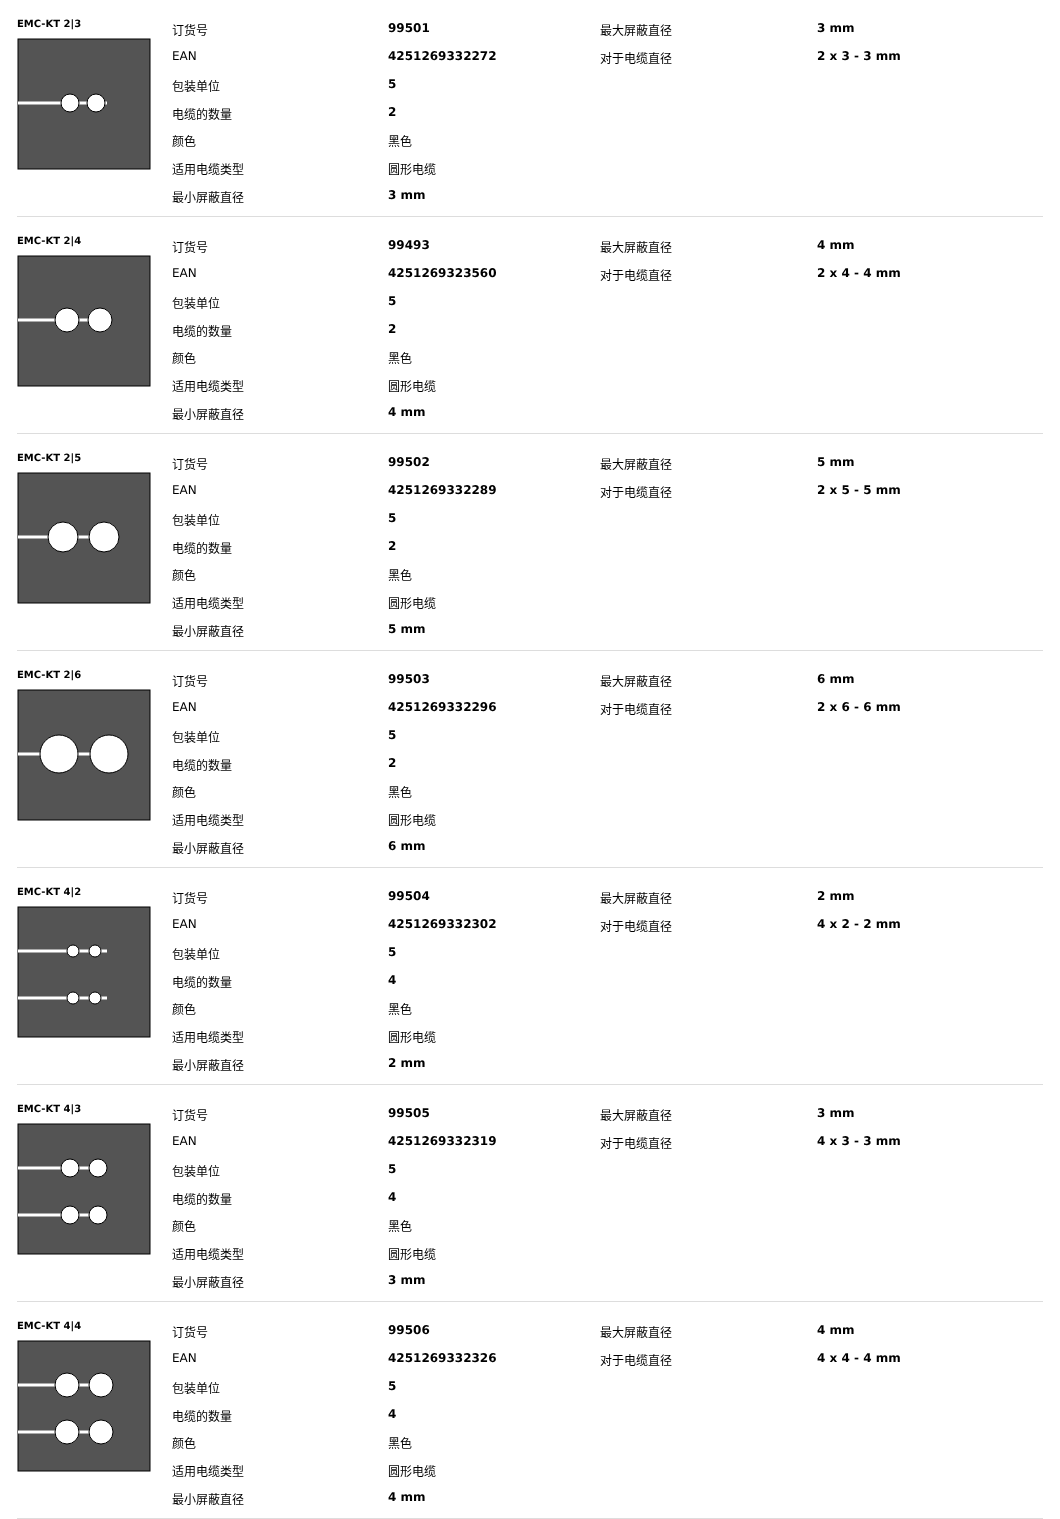EMC-KT 2|3
| 订货号 | 99501 | 最大屏蔽直径 | 3 mm |
| EAN | 4251269332272 | 对于电缆直径 | 2 x 3 - 3 mm |
| 包装单位 | 5 | | |
| 电缆的数量 | 2 | | |
| 颜色 | 黑色 | | |
| 适用电缆类型 | 圆形电缆 | | |
| 最小屏蔽直径 | 3 mm | | |
EMC-KT 2|4
| 订货号 | 99493 | 最大屏蔽直径 | 4 mm |
| EAN | 4251269323560 | 对于电缆直径 | 2 x 4 - 4 mm |
| 包装单位 | 5 | | |
| 电缆的数量 | 2 | | |
| 颜色 | 黑色 | | |
| 适用电缆类型 | 圆形电缆 | | |
| 最小屏蔽直径 | 4 mm | | |
EMC-KT 2|5
| 订货号 | 99502 | 最大屏蔽直径 | 5 mm |
| EAN | 4251269332289 | 对于电缆直径 | 2 x 5 - 5 mm |
| 包装单位 | 5 | | |
| 电缆的数量 | 2 | | |
| 颜色 | 黑色 | | |
| 适用电缆类型 | 圆形电缆 | | |
| 最小屏蔽直径 | 5 mm | | |
EMC-KT 2|6
| 订货号 | 99503 | 最大屏蔽直径 | 6 mm |
| EAN | 4251269332296 | 对于电缆直径 | 2 x 6 - 6 mm |
| 包装单位 | 5 | | |
| 电缆的数量 | 2 | | |
| 颜色 | 黑色 | | |
| 适用电缆类型 | 圆形电缆 | | |
| 最小屏蔽直径 | 6 mm | | |
EMC-KT 4|2
| 订货号 | 99504 | 最大屏蔽直径 | 2 mm |
| EAN | 4251269332302 | 对于电缆直径 | 4 x 2 - 2 mm |
| 包装单位 | 5 | | |
| 电缆的数量 | 4 | | |
| 颜色 | 黑色 | | |
| 适用电缆类型 | 圆形电缆 | | |
| 最小屏蔽直径 | 2 mm | | |
EMC-KT 4|3
| 订货号 | 99505 | 最大屏蔽直径 | 3 mm |
| EAN | 4251269332319 | 对于电缆直径 | 4 x 3 - 3 mm |
| 包装单位 | 5 | | |
| 电缆的数量 | 4 | | |
| 颜色 | 黑色 | | |
| 适用电缆类型 | 圆形电缆 | | |
| 最小屏蔽直径 | 3 mm | | |
EMC-KT 4|4
| 订货号 | 99506 | 最大屏蔽直径 | 4 mm |
| EAN | 4251269332326 | 对于电缆直径 | 4 x 4 - 4 mm |
| 包装单位 | 5 | | |
| 电缆的数量 | 4 | | |
| 颜色 | 黑色 | | |
| 适用电缆类型 | 圆形电缆 | | |
| 最小屏蔽直径 | 4 mm | | |